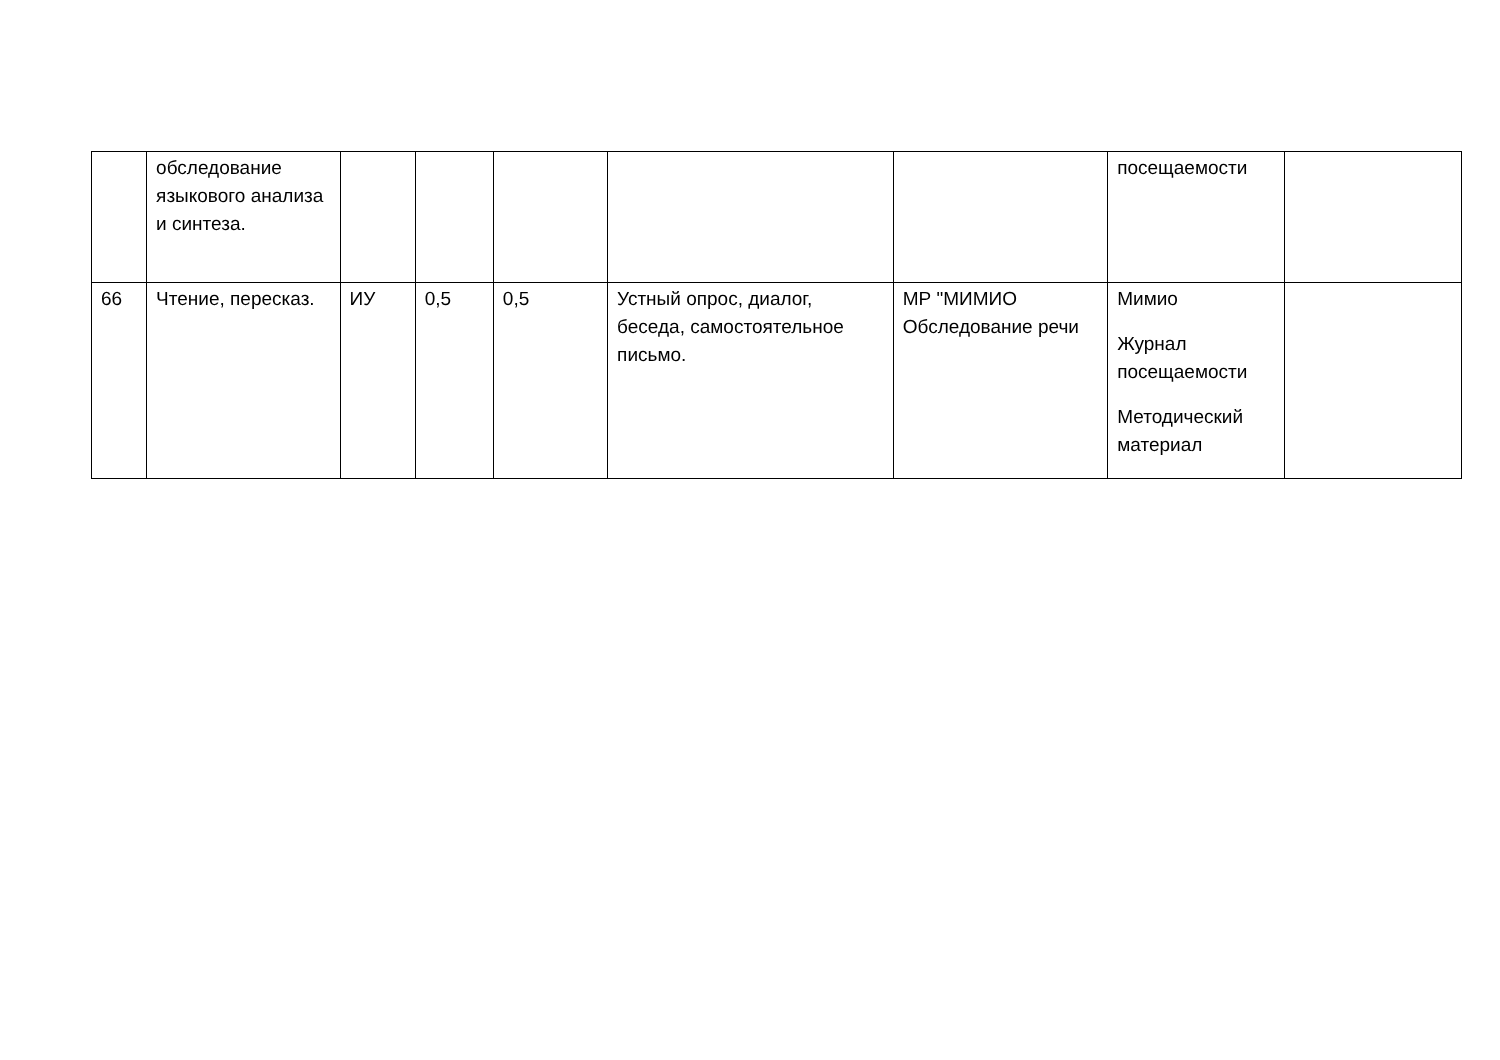| | обследование языкового анализа и синтеза. | | | | | | посещаемости | |
| 66 | Чтение, пересказ. | ИУ | 0,5 | 0,5 | Устный опрос, диалог, беседа, самостоятельное письмо. | МР "МИМИО Обследование речи | Мимио Журнал посещаемости Методический материал | |